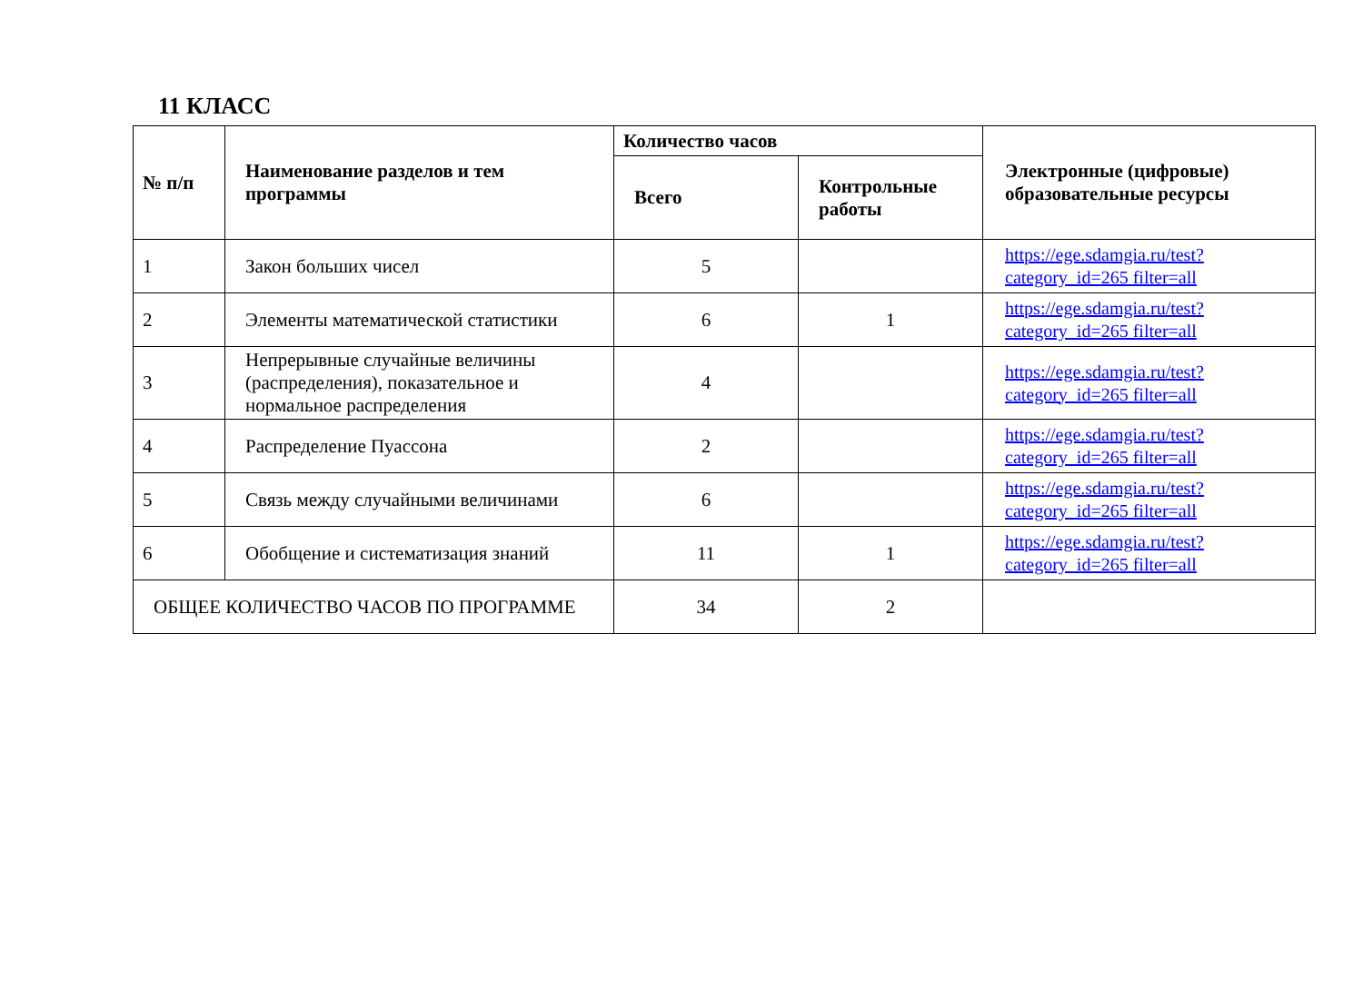11 КЛАСС
| № п/п | Наименование разделов и тем программы | Количество часов | | Электронные (цифровые) образовательные ресурсы |
| --- | --- | --- | --- | --- |
| | | Всего | Контрольные работы | |
| 1 | Закон больших чисел | 5 | | https://ege.sdamgia.ru/test?category_id=265 filter=all |
| 2 | Элементы математической статистики | 6 | 1 | https://ege.sdamgia.ru/test?category_id=265 filter=all |
| 3 | Непрерывные случайные величины (распределения), показательное и нормальное распределения | 4 | | https://ege.sdamgia.ru/test?category_id=265 filter=all |
| 4 | Распределение Пуассона | 2 | | https://ege.sdamgia.ru/test?category_id=265 filter=all |
| 5 | Связь между случайными величинами | 6 | | https://ege.sdamgia.ru/test?category_id=265 filter=all |
| 6 | Обобщение и систематизация знаний | 11 | 1 | https://ege.sdamgia.ru/test?category_id=265 filter=all |
| ОБЩЕЕ КОЛИЧЕСТВО ЧАСОВ ПО ПРОГРАММЕ | | 34 | 2 | |